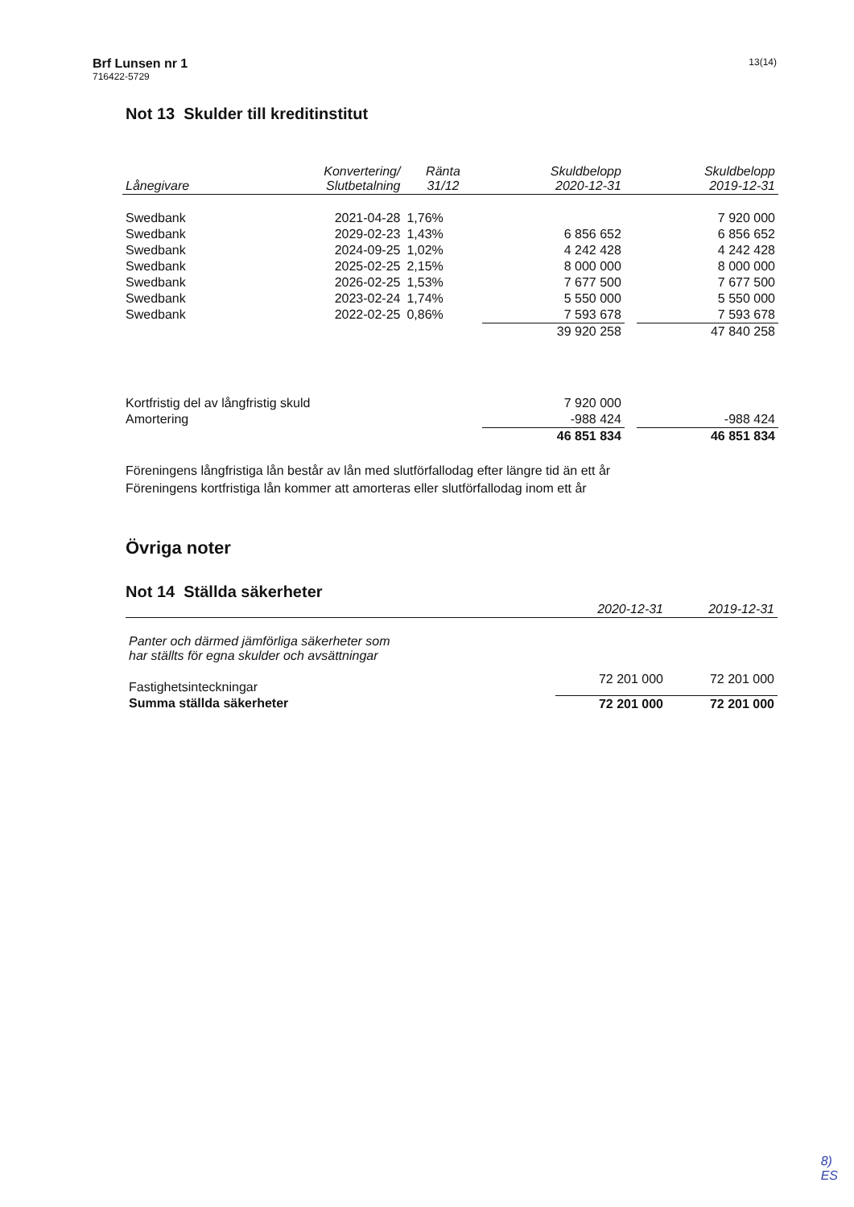Brf Lunsen nr 1
716422-5729
13(14)
Not 13 Skulder till kreditinstitut
| Lånegivare | Konvertering/ Slutbetalning | Ränta 31/12 | Skuldbelopp 2020-12-31 | | Skuldbelopp 2019-12-31 |
| --- | --- | --- | --- | --- | --- |
| Swedbank | 2021-04-28 | 1,76% | | | 7 920 000 |
| Swedbank | 2029-02-23 | 1,43% | 6 856 652 | | 6 856 652 |
| Swedbank | 2024-09-25 | 1,02% | 4 242 428 | | 4 242 428 |
| Swedbank | 2025-02-25 | 2,15% | 8 000 000 | | 8 000 000 |
| Swedbank | 2026-02-25 | 1,53% | 7 677 500 | | 7 677 500 |
| Swedbank | 2023-02-24 | 1,74% | 5 550 000 | | 5 550 000 |
| Swedbank | 2022-02-25 | 0,86% | 7 593 678 | | 7 593 678 |
| | | | 39 920 258 | | 47 840 258 |
| Kortfristig del av långfristig skuld | | | 7 920 000 | | |
| Amortering | | | -988 424 | | -988 424 |
| | | | 46 851 834 | | 46 851 834 |
Föreningens långfristiga lån består av lån med slutförfallodag efter längre tid än ett år
Föreningens kortfristiga lån kommer att amorteras eller slutförfallodag inom ett år
Övriga noter
Not 14 Ställda säkerheter
| | 2020-12-31 | 2019-12-31 |
| --- | --- | --- |
| Panter och därmed jämförliga säkerheter som har ställts för egna skulder och avsättningar | | |
| Fastighetsinteckningar | 72 201 000 | 72 201 000 |
| Summa ställda säkerheter | 72 201 000 | 72 201 000 |
8)
ES